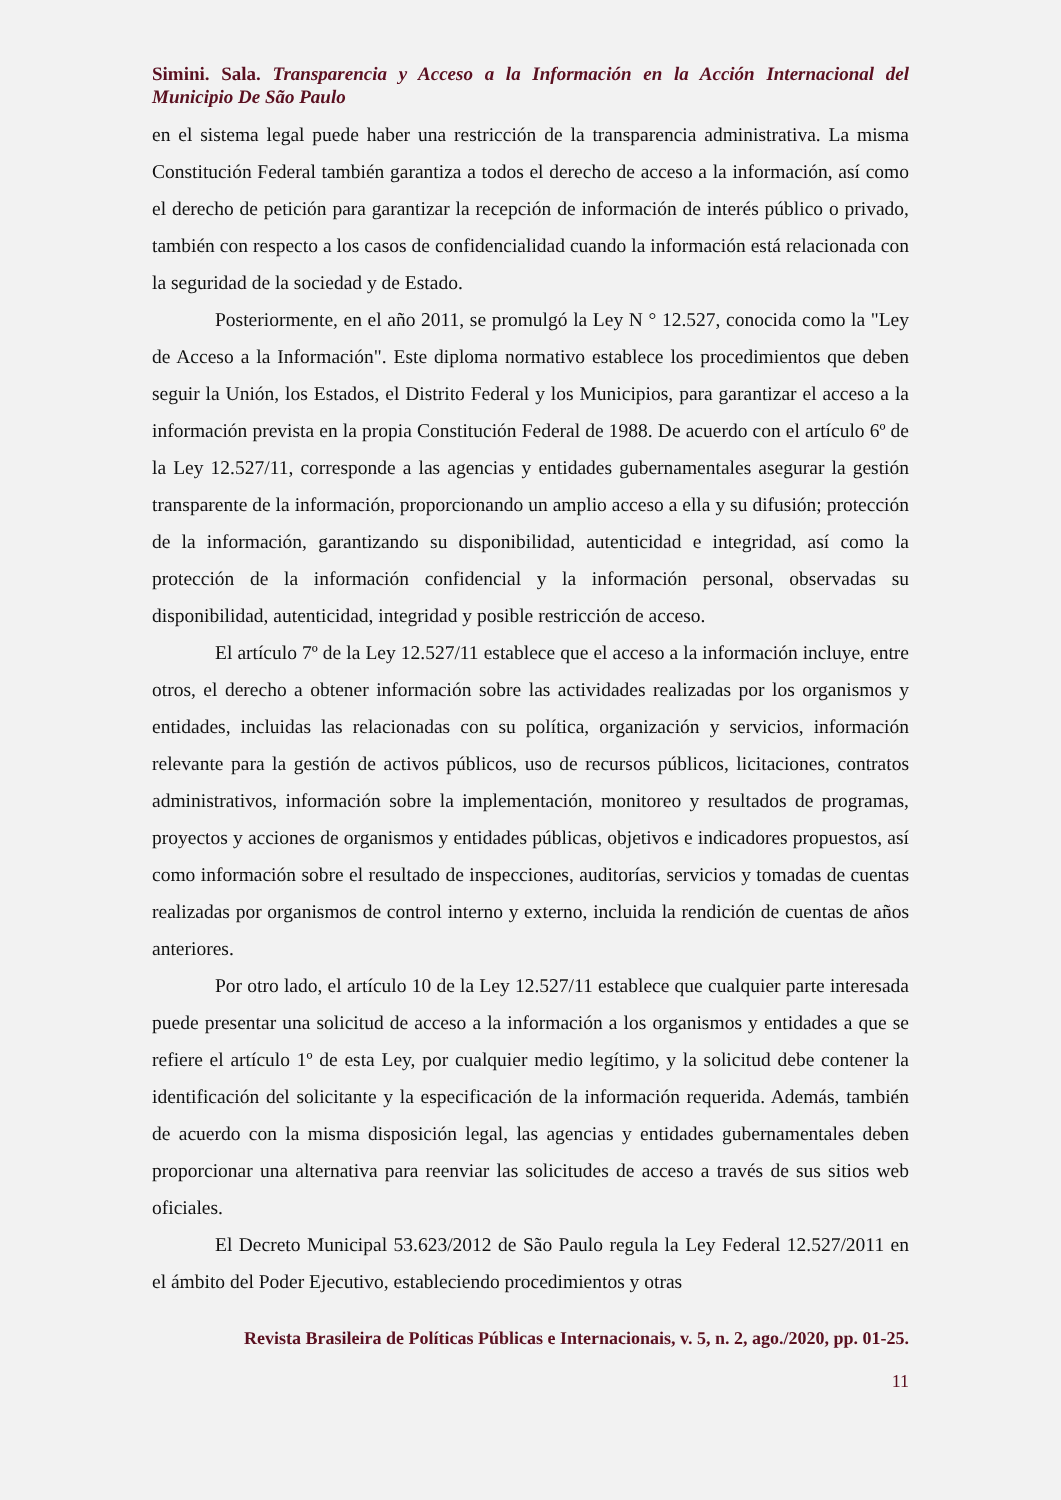Simini. Sala. Transparencia y Acceso a la Información en la Acción Internacional del Municipio De São Paulo
en el sistema legal puede haber una restricción de la transparencia administrativa. La misma Constitución Federal también garantiza a todos el derecho de acceso a la información, así como el derecho de petición para garantizar la recepción de información de interés público o privado, también con respecto a los casos de confidencialidad cuando la información está relacionada con la seguridad de la sociedad y de Estado.
Posteriormente, en el año 2011, se promulgó la Ley N ° 12.527, conocida como la "Ley de Acceso a la Información". Este diploma normativo establece los procedimientos que deben seguir la Unión, los Estados, el Distrito Federal y los Municipios, para garantizar el acceso a la información prevista en la propia Constitución Federal de 1988. De acuerdo con el artículo 6º de la Ley 12.527/11, corresponde a las agencias y entidades gubernamentales asegurar la gestión transparente de la información, proporcionando un amplio acceso a ella y su difusión; protección de la información, garantizando su disponibilidad, autenticidad e integridad, así como la protección de la información confidencial y la información personal, observadas su disponibilidad, autenticidad, integridad y posible restricción de acceso.
El artículo 7º de la Ley 12.527/11 establece que el acceso a la información incluye, entre otros, el derecho a obtener información sobre las actividades realizadas por los organismos y entidades, incluidas las relacionadas con su política, organización y servicios, información relevante para la gestión de activos públicos, uso de recursos públicos, licitaciones, contratos administrativos, información sobre la implementación, monitoreo y resultados de programas, proyectos y acciones de organismos y entidades públicas, objetivos e indicadores propuestos, así como información sobre el resultado de inspecciones, auditorías, servicios y tomadas de cuentas realizadas por organismos de control interno y externo, incluida la rendición de cuentas de años anteriores.
Por otro lado, el artículo 10 de la Ley 12.527/11 establece que cualquier parte interesada puede presentar una solicitud de acceso a la información a los organismos y entidades a que se refiere el artículo 1º de esta Ley, por cualquier medio legítimo, y la solicitud debe contener la identificación del solicitante y la especificación de la información requerida. Además, también de acuerdo con la misma disposición legal, las agencias y entidades gubernamentales deben proporcionar una alternativa para reenviar las solicitudes de acceso a través de sus sitios web oficiales.
El Decreto Municipal 53.623/2012 de São Paulo regula la Ley Federal 12.527/2011 en el ámbito del Poder Ejecutivo, estableciendo procedimientos y otras
Revista Brasileira de Políticas Públicas e Internacionais, v. 5, n. 2, ago./2020, pp. 01-25.
11